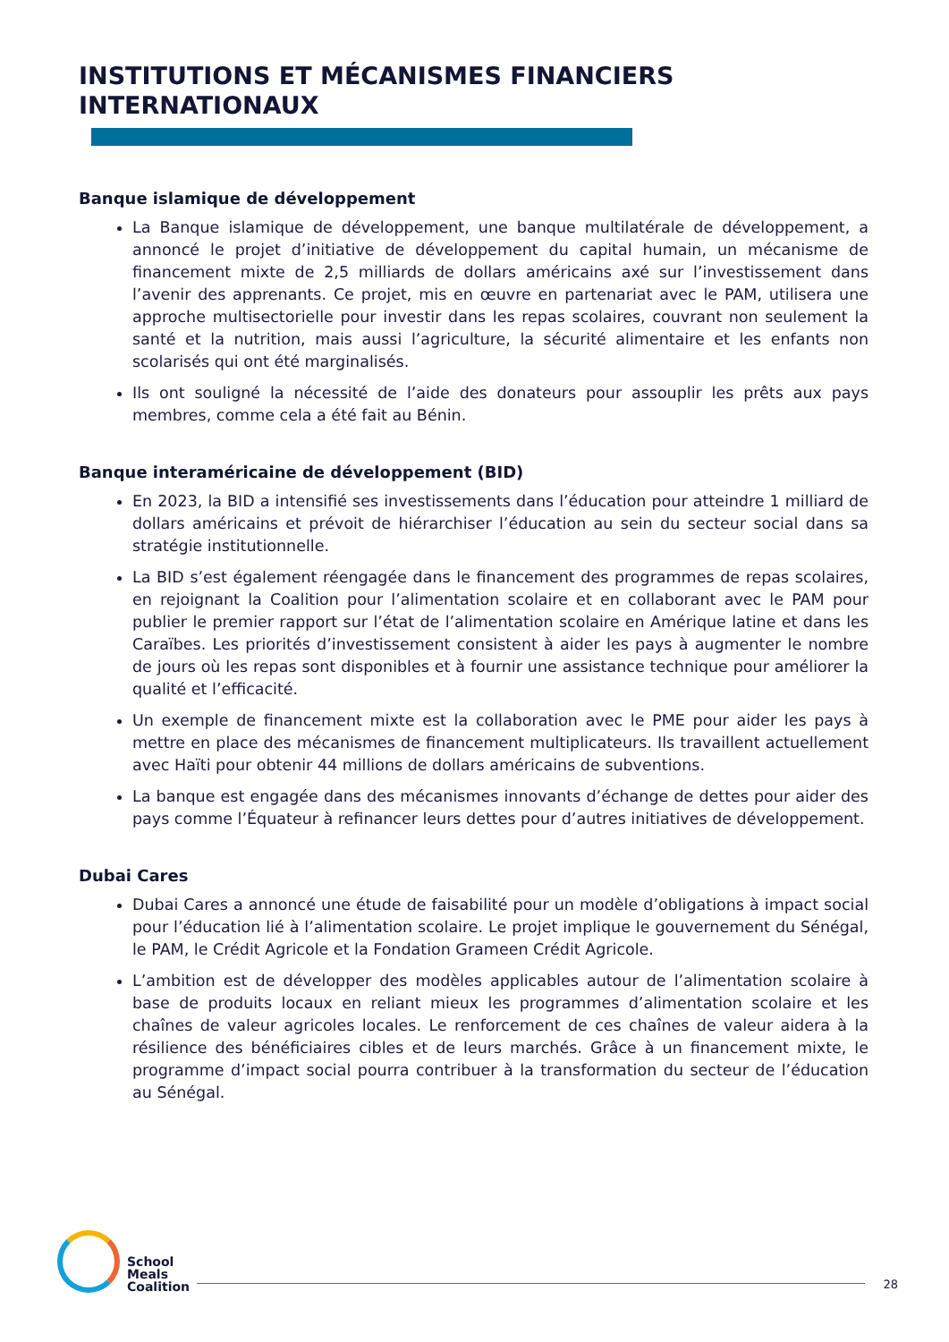INSTITUTIONS ET MÉCANISMES FINANCIERS
INTERNATIONAUX
Banque islamique de développement
La Banque islamique de développement, une banque multilatérale de développement, a annoncé le projet d’initiative de développement du capital humain, un mécanisme de financement mixte de 2,5 milliards de dollars américains axé sur l’investissement dans l’avenir des apprenants. Ce projet, mis en œuvre en partenariat avec le PAM, utilisera une approche multisectorielle pour investir dans les repas scolaires, couvrant non seulement la santé et la nutrition, mais aussi l’agriculture, la sécurité alimentaire et les enfants non scolarisés qui ont été marginalisés.
Ils ont souligné la nécessité de l’aide des donateurs pour assouplir les prêts aux pays membres, comme cela a été fait au Bénin.
Banque interaméricaine de développement (BID)
En 2023, la BID a intensifié ses investissements dans l’éducation pour atteindre 1 milliard de dollars américains et prévoit de hiérarchiser l’éducation au sein du secteur social dans sa stratégie institutionnelle.
La BID s’est également réengagée dans le financement des programmes de repas scolaires, en rejoignant la Coalition pour l’alimentation scolaire et en collaborant avec le PAM pour publier le premier rapport sur l’état de l’alimentation scolaire en Amérique latine et dans les Caraïbes. Les priorités d’investissement consistent à aider les pays à augmenter le nombre de jours où les repas sont disponibles et à fournir une assistance technique pour améliorer la qualité et l’efficacité.
Un exemple de financement mixte est la collaboration avec le PME pour aider les pays à mettre en place des mécanismes de financement multiplicateurs. Ils travaillent actuellement avec Haïti pour obtenir 44 millions de dollars américains de subventions.
La banque est engagée dans des mécanismes innovants d’échange de dettes pour aider des pays comme l’Équateur à refinancer leurs dettes pour d’autres initiatives de développement.
Dubai Cares
Dubai Cares a annoncé une étude de faisabilité pour un modèle d’obligations à impact social pour l’éducation lié à l’alimentation scolaire. Le projet implique le gouvernement du Sénégal, le PAM, le Crédit Agricole et la Fondation Grameen Crédit Agricole.
L’ambition est de développer des modèles applicables autour de l’alimentation scolaire à base de produits locaux en reliant mieux les programmes d’alimentation scolaire et les chaînes de valeur agricoles locales. Le renforcement de ces chaînes de valeur aidera à la résilience des bénéficiaires cibles et de leurs marchés. Grâce à un financement mixte, le programme d’impact social pourra contribuer à la transformation du secteur de l’éducation au Sénégal.
School
Meals
Coalition
28